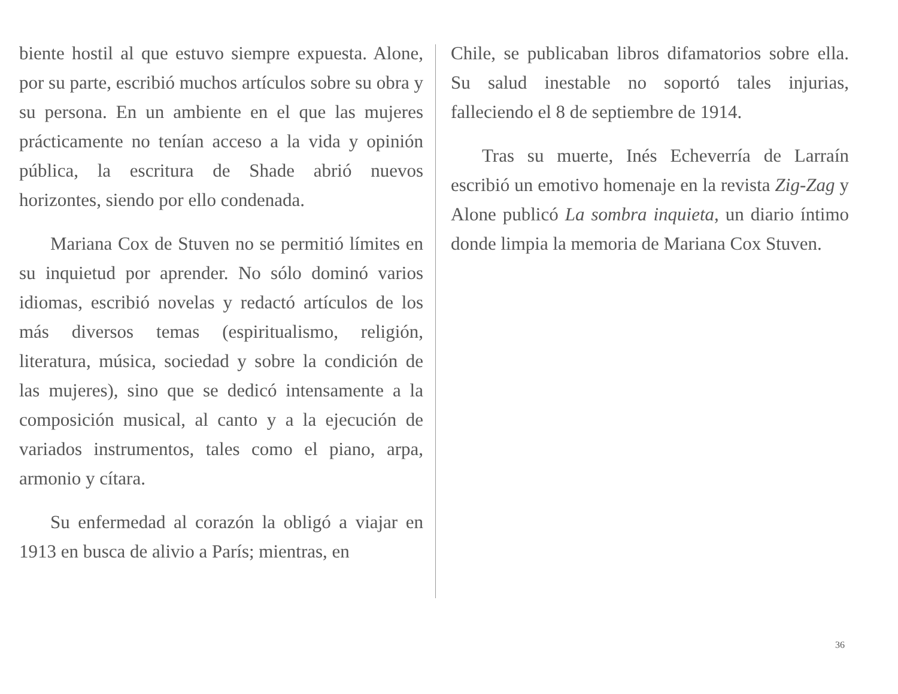biente hostil al que estuvo siempre expuesta. Alone, por su parte, escribió muchos artículos sobre su obra y su persona. En un ambiente en el que las mujeres prácticamente no tenían acceso a la vida y opinión pública, la escritura de Shade abrió nuevos horizontes, siendo por ello condenada.
Mariana Cox de Stuven no se permitió límites en su inquietud por aprender. No sólo dominó varios idiomas, escribió novelas y redactó artículos de los más diversos temas (espiritualismo, religión, literatura, música, sociedad y sobre la condición de las mujeres), sino que se dedicó intensamente a la composición musical, al canto y a la ejecución de variados instrumentos, tales como el piano, arpa, armonio y cítara.
Su enfermedad al corazón la obligó a viajar en 1913 en busca de alivio a París; mientras, en
Chile, se publicaban libros difamatorios sobre ella. Su salud inestable no soportó tales injurias, falleciendo el 8 de septiembre de 1914.
Tras su muerte, Inés Echeverría de Larraín escribió un emotivo homenaje en la revista Zig-Zag y Alone publicó La sombra inquieta, un diario íntimo donde limpia la memoria de Mariana Cox Stuven.
36